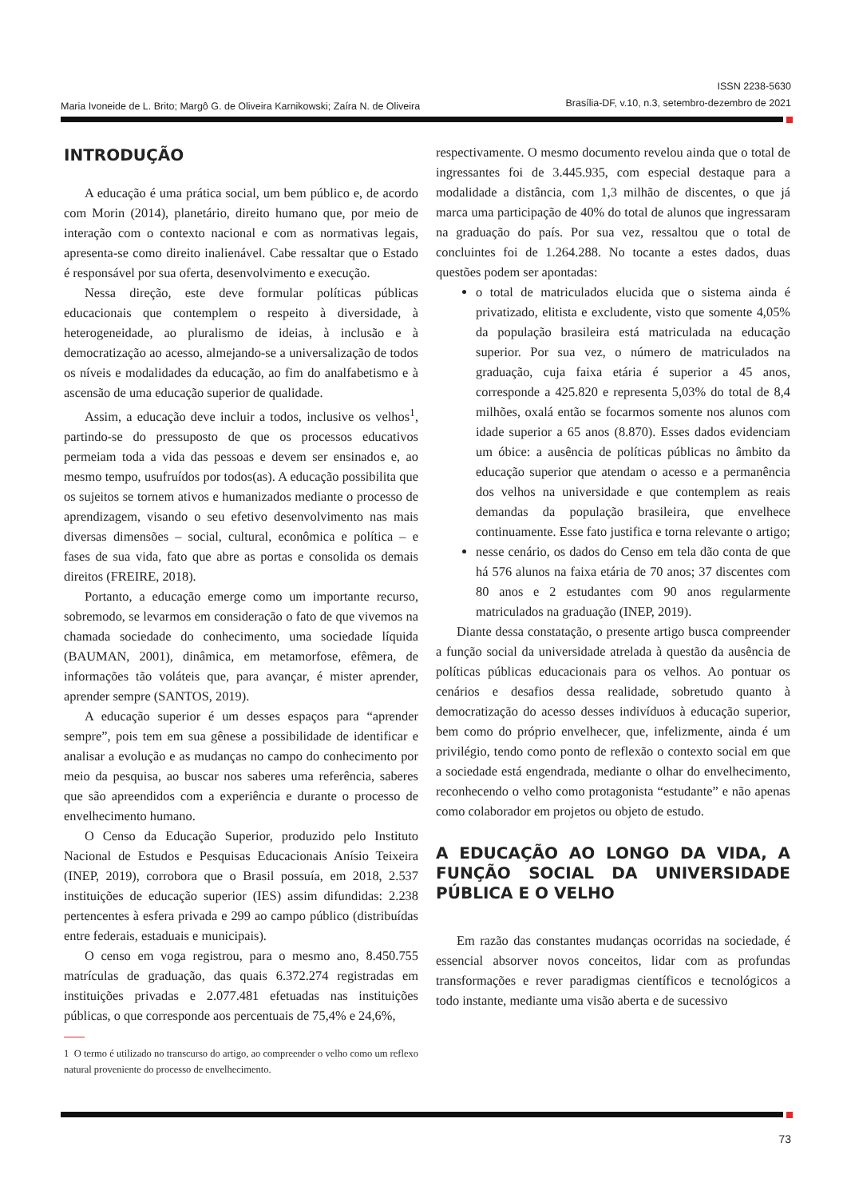Maria Ivoneide de L. Brito; Margô G. de Oliveira Karnikowski; Zaíra N. de Oliveira
ISSN 2238-5630
Brasília-DF, v.10, n.3, setembro-dezembro de 2021
INTRODUÇÃO
A educação é uma prática social, um bem público e, de acordo com Morin (2014), planetário, direito humano que, por meio de interação com o contexto nacional e com as normativas legais, apresenta-se como direito inalienável. Cabe ressaltar que o Estado é responsável por sua oferta, desenvolvimento e execução.
Nessa direção, este deve formular políticas públicas educacionais que contemplem o respeito à diversidade, à heterogeneidade, ao pluralismo de ideias, à inclusão e à democratização ao acesso, almejando-se a universalização de todos os níveis e modalidades da educação, ao fim do analfabetismo e à ascensão de uma educação superior de qualidade.
Assim, a educação deve incluir a todos, inclusive os velhos<sup>1</sup>, partindo-se do pressuposto de que os processos educativos permeiam toda a vida das pessoas e devem ser ensinados e, ao mesmo tempo, usufruídos por todos(as). A educação possibilita que os sujeitos se tornem ativos e humanizados mediante o processo de aprendizagem, visando o seu efetivo desenvolvimento nas mais diversas dimensões – social, cultural, econômica e política – e fases de sua vida, fato que abre as portas e consolida os demais direitos (FREIRE, 2018).
Portanto, a educação emerge como um importante recurso, sobremodo, se levarmos em consideração o fato de que vivemos na chamada sociedade do conhecimento, uma sociedade líquida (BAUMAN, 2001), dinâmica, em metamorfose, efêmera, de informações tão voláteis que, para avançar, é mister aprender, aprender sempre (SANTOS, 2019).
A educação superior é um desses espaços para “aprender sempre”, pois tem em sua gênese a possibilidade de identificar e analisar a evolução e as mudanças no campo do conhecimento por meio da pesquisa, ao buscar nos saberes uma referência, saberes que são apreendidos com a experiência e durante o processo de envelhecimento humano.
O Censo da Educação Superior, produzido pelo Instituto Nacional de Estudos e Pesquisas Educacionais Anísio Teixeira (INEP, 2019), corrobora que o Brasil possuía, em 2018, 2.537 instituições de educação superior (IES) assim difundidas: 2.238 pertencentes à esfera privada e 299 ao campo público (distribuídas entre federais, estaduais e municipais).
O censo em voga registrou, para o mesmo ano, 8.450.755 matrículas de graduação, das quais 6.372.274 registradas em instituições privadas e 2.077.481 efetuadas nas instituições públicas, o que corresponde aos percentuais de 75,4% e 24,6%,
1 O termo é utilizado no transcurso do artigo, ao compreender o velho como um reflexo natural proveniente do processo de envelhecimento.
respectivamente. O mesmo documento revelou ainda que o total de ingressantes foi de 3.445.935, com especial destaque para a modalidade a distância, com 1,3 milhão de discentes, o que já marca uma participação de 40% do total de alunos que ingressaram na graduação do país. Por sua vez, ressaltou que o total de concluintes foi de 1.264.288. No tocante a estes dados, duas questões podem ser apontadas:
o total de matriculados elucida que o sistema ainda é privatizado, elitista e excludente, visto que somente 4,05% da população brasileira está matriculada na educação superior. Por sua vez, o número de matriculados na graduação, cuja faixa etária é superior a 45 anos, corresponde a 425.820 e representa 5,03% do total de 8,4 milhões, oxalá então se focarmos somente nos alunos com idade superior a 65 anos (8.870). Esses dados evidenciam um óbice: a ausência de políticas públicas no âmbito da educação superior que atendam o acesso e a permanência dos velhos na universidade e que contemplem as reais demandas da população brasileira, que envelhece continuamente. Esse fato justifica e torna relevante o artigo;
nesse cenário, os dados do Censo em tela dão conta de que há 576 alunos na faixa etária de 70 anos; 37 discentes com 80 anos e 2 estudantes com 90 anos regularmente matriculados na graduação (INEP, 2019).
Diante dessa constatação, o presente artigo busca compreender a função social da universidade atrelada à questão da ausência de políticas públicas educacionais para os velhos. Ao pontuar os cenários e desafios dessa realidade, sobretudo quanto à democratização do acesso desses indivíduos à educação superior, bem como do próprio envelhecer, que, infelizmente, ainda é um privilégio, tendo como ponto de reflexão o contexto social em que a sociedade está engendrada, mediante o olhar do envelhecimento, reconhecendo o velho como protagonista “estudante” e não apenas como colaborador em projetos ou objeto de estudo.
A EDUCAÇÃO AO LONGO DA VIDA, A FUNÇÃO SOCIAL DA UNIVERSIDADE PÚBLICA E O VELHO
Em razão das constantes mudanças ocorridas na sociedade, é essencial absorver novos conceitos, lidar com as profundas transformações e rever paradigmas científicos e tecnológicos a todo instante, mediante uma visão aberta e de sucessivo
73